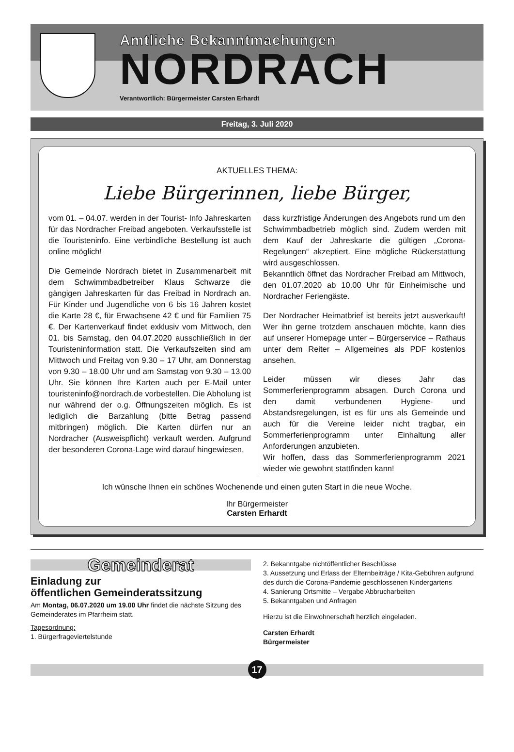Amtliche Bekanntmachungen
NORDRACH
Verantwortlich: Bürgermeister Carsten Erhardt
Freitag, 3. Juli 2020
AKTUELLES THEMA:
Liebe Bürgerinnen, liebe Bürger,
vom 01. – 04.07. werden in der Tourist- Info Jahreskarten für das Nordracher Freibad angeboten. Verkaufsstelle ist die Touristeninfo. Eine verbindliche Bestellung ist auch online möglich!
Die Gemeinde Nordrach bietet in Zusammenarbeit mit dem Schwimmbadbetreiber Klaus Schwarze die gängigen Jahreskarten für das Freibad in Nordrach an. Für Kinder und Jugendliche von 6 bis 16 Jahren kostet die Karte 28 €, für Erwachsene 42 € und für Familien 75 €. Der Kartenverkauf findet exklusiv vom Mittwoch, den 01. bis Samstag, den 04.07.2020 ausschließlich in der Touristeninformation statt. Die Verkaufszeiten sind am Mittwoch und Freitag von 9.30 – 17 Uhr, am Donnerstag von 9.30 – 18.00 Uhr und am Samstag von 9.30 – 13.00 Uhr. Sie können Ihre Karten auch per E-Mail unter touristeninfo@nordrach.de vorbestellen. Die Abholung ist nur während der o.g. Öffnungszeiten möglich. Es ist lediglich die Barzahlung (bitte Betrag passend mitbringen) möglich. Die Karten dürfen nur an Nordracher (Ausweispflicht) verkauft werden. Aufgrund der besonderen Corona-Lage wird darauf hingewiesen,
dass kurzfristige Änderungen des Angebots rund um den Schwimmbadbetrieb möglich sind. Zudem werden mit dem Kauf der Jahreskarte die gültigen „Corona-Regelungen“ akzeptiert. Eine mögliche Rückerstattung wird ausgeschlossen.
Bekanntlich öffnet das Nordracher Freibad am Mittwoch, den 01.07.2020 ab 10.00 Uhr für Einheimische und Nordracher Feriengäste.
Der Nordracher Heimatbrief ist bereits jetzt ausverkauft! Wer ihn gerne trotzdem anschauen möchte, kann dies auf unserer Homepage unter – Bürgerservice – Rathaus unter dem Reiter – Allgemeines als PDF kostenlos ansehen.
Leider müssen wir dieses Jahr das Sommerferienprogramm absagen. Durch Corona und den damit verbundenen Hygiene- und Abstandsregelungen, ist es für uns als Gemeinde und auch für die Vereine leider nicht tragbar, ein Sommerferienprogramm unter Einhaltung aller Anforderungen anzubieten.
Wir hoffen, dass das Sommerferienprogramm 2021 wieder wie gewohnt stattfinden kann!
Ich wünsche Ihnen ein schönes Wochenende und einen guten Start in die neue Woche.
Ihr Bürgermeister
Carsten Erhardt
Gemeinderat
Einladung zur
öffentlichen Gemeinderatssitzung
Am Montag, 06.07.2020 um 19.00 Uhr findet die nächste Sitzung des Gemeinderates im Pfarrheim statt.
Tagesordnung:
1. Bürgerfrageviertelstunde
2. Bekanntgabe nichtöffentlicher Beschlüsse
3. Aussetzung und Erlass der Elternbeiträge / Kita-Gebühren aufgrund des durch die Corona-Pandemie geschlossenen Kindergartens
4. Sanierung Ortsmitte – Vergabe Abbrucharbeiten
5. Bekanntgaben und Anfragen
Hierzu ist die Einwohnerschaft herzlich eingeladen.
Carsten Erhardt
Bürgermeister
17